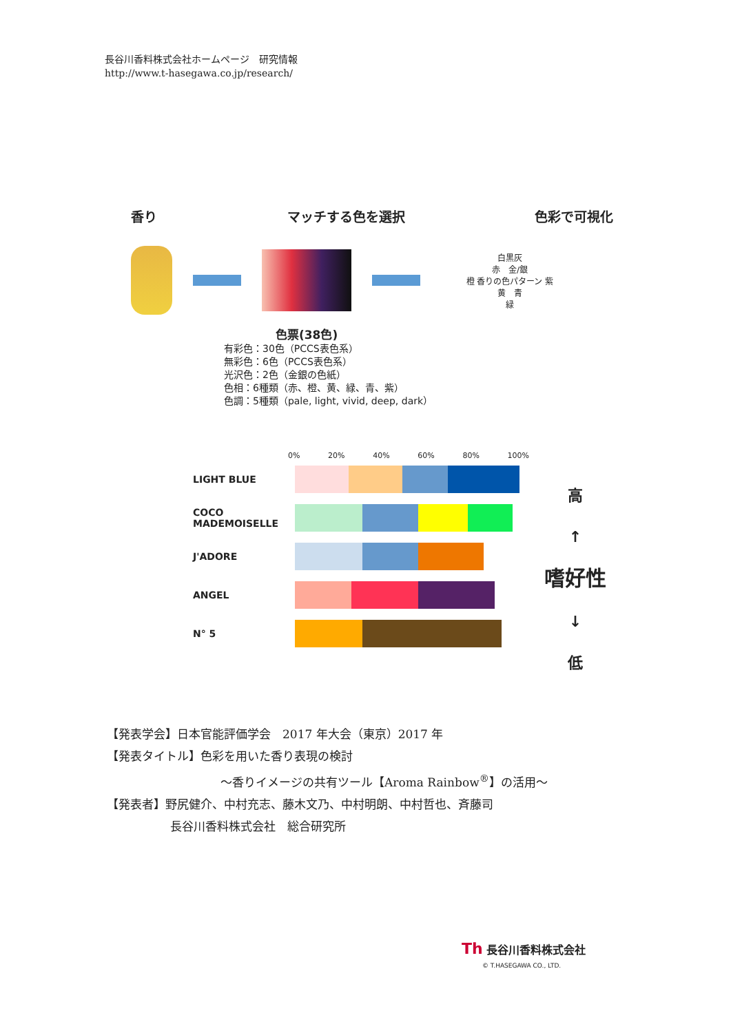長谷川香料株式会社ホームページ　研究情報
http://www.t-hasegawa.co.jp/research/
香り マッチする色を選択 色彩で可視化
白黒灰
赤　金/銀
橙 香りの色パターン 紫
黄　青
緑
色票(38色)
有彩色：30色（PCCS表色系）
無彩色：6色（PCCS表色系）
光沢色：2色（金銀の色紙）
色相：6種類（赤、橙、黄、緑、青、紫）
色調：5種類（pale, light, vivid, deep, dark）
0% 20% 40% 60% 80% 100%
LIGHT BLUE
COCO MADEMOISELLE
J'ADORE
ANGEL
N° 5
高
↑
嗜好性
↓
低
【発表学会】日本官能評価学会　2017 年大会（東京）2017 年
【発表タイトル】色彩を用いた香り表現の検討
～香りイメージの共有ツール【Aroma Rainbow<sup>®</sup>】の活用～
【発表者】野尻健介、中村充志、藤木文乃、中村明朗、中村哲也、斉藤司
長谷川香料株式会社　総合研究所
Th 長谷川香料株式会社
© T.HASEGAWA CO., LTD.